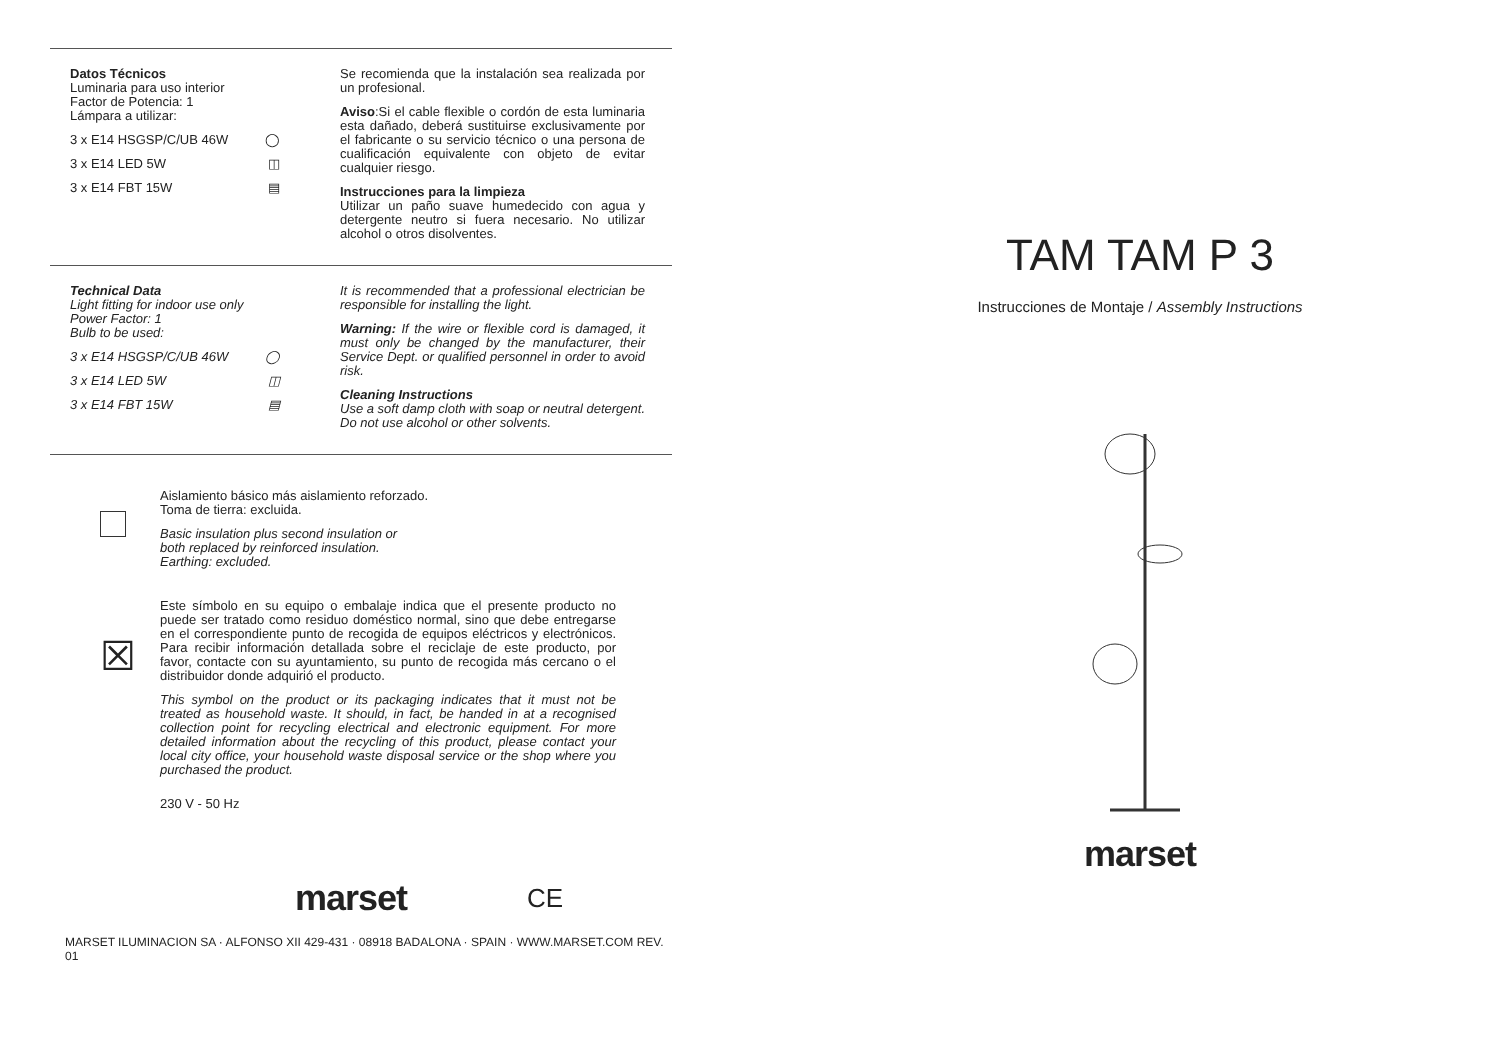Datos Técnicos
Luminaria para uso interior
Factor de Potencia: 1
Lámpara a utilizar:
3 x E14 HSGSP/C/UB 46W ◯
3 x E14 LED 5W ◫
3 x E14 FBT 15W ▤
Se recomienda que la instalación sea realizada por un profesional.
Aviso:Si el cable flexible o cordón de esta luminaria esta dañado, deberá sustituirse exclusivamente por el fabricante o su servicio técnico o una persona de cualificación equivalente con objeto de evitar cualquier riesgo.
Instrucciones para la limpieza
Utilizar un paño suave humedecido con agua y detergente neutro si fuera necesario. No utilizar alcohol o otros disolventes.
Technical Data
Light fitting for indoor use only
Power Factor: 1
Bulb to be used:
3 x E14 HSGSP/C/UB 46W ◯
3 x E14 LED 5W ◫
3 x E14 FBT 15W ▤
It is recommended that a professional electrician be responsible for installing the light.
Warning: If the wire or flexible cord is damaged, it must only be changed by the manufacturer, their Service Dept. or qualified personnel in order to avoid risk.
Cleaning Instructions
Use a soft damp cloth with soap or neutral detergent. Do not use alcohol or other solvents.
Aislamiento básico más aislamiento reforzado.
Toma de tierra: excluida.
Basic insulation plus second insulation or
both replaced by reinforced insulation.
Earthing: excluded.
☒
Este símbolo en su equipo o embalaje indica que el presente producto no puede ser tratado como residuo doméstico normal, sino que debe entregarse en el correspondiente punto de recogida de equipos eléctricos y electrónicos. Para recibir información detallada sobre el reciclaje de este producto, por favor, contacte con su ayuntamiento, su punto de recogida más cercano o el distribuidor donde adquirió el producto.
This symbol on the product or its packaging indicates that it must not be treated as household waste. It should, in fact, be handed in at a recognised collection point for recycling electrical and electronic equipment. For more detailed information about the recycling of this product, please contact your local city office, your household waste disposal service or the shop where you purchased the product.
230 V - 50 Hz
marset CE
MARSET ILUMINACION SA · ALFONSO XII 429-431 · 08918 BADALONA · SPAIN · WWW.MARSET.COM REV. 01
TAM TAM P 3
Instrucciones de Montaje / Assembly Instructions
marset